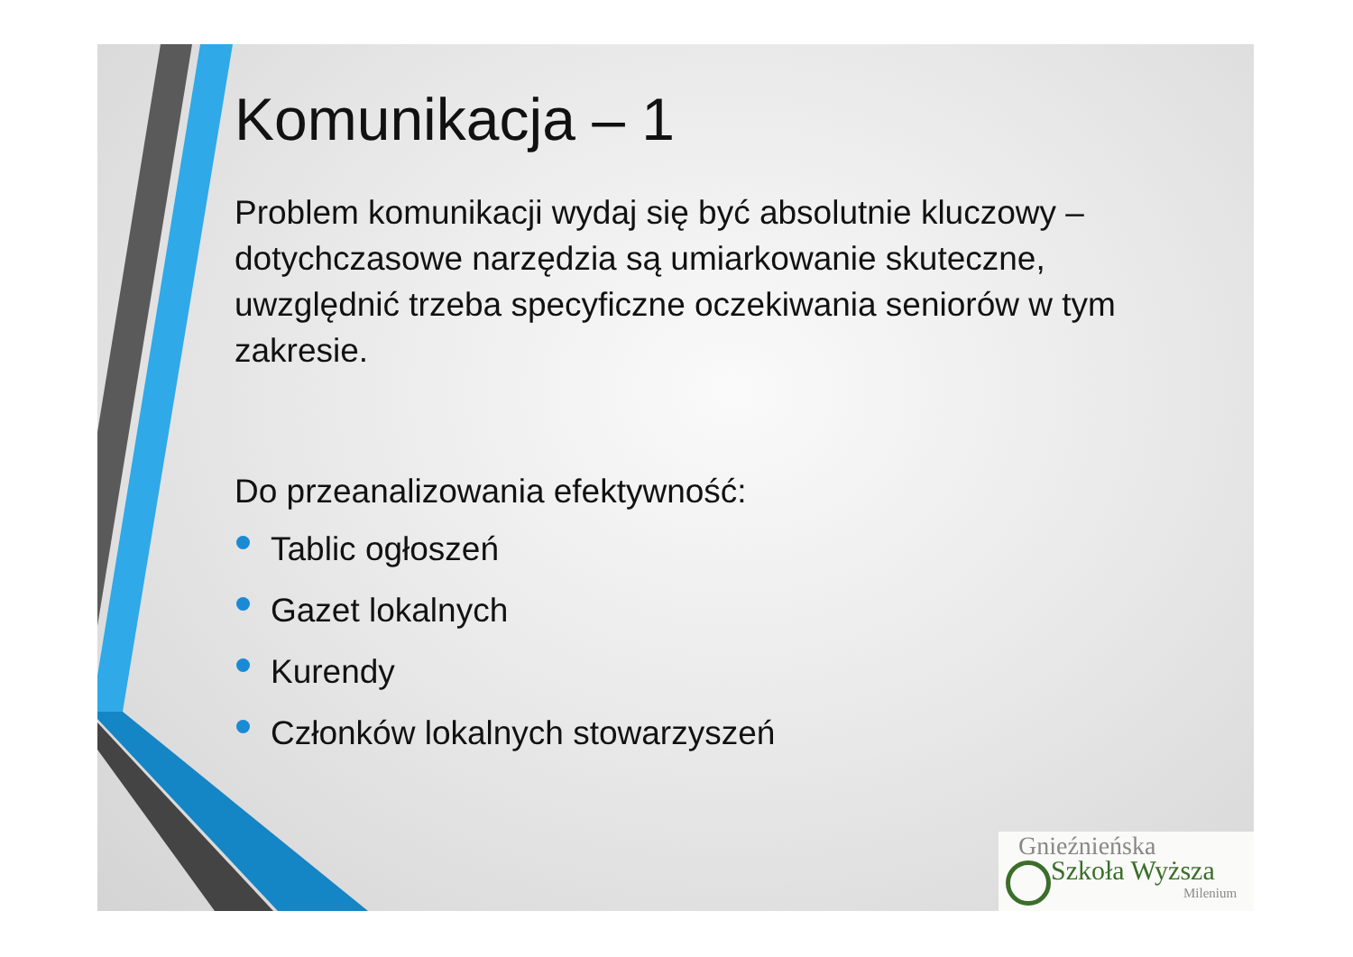Komunikacja – 1
Problem komunikacji wydaj się być absolutnie kluczowy – dotychczasowe narzędzia są umiarkowanie skuteczne, uwzględnić trzeba specyficzne oczekiwania seniorów w tym zakresie.
Do przeanalizowania efektywność:
Tablic ogłoszeń
Gazet lokalnych
Kurendy
Członków lokalnych stowarzyszeń
Gnieźnieńska
Szkoła Wyższa
Milenium